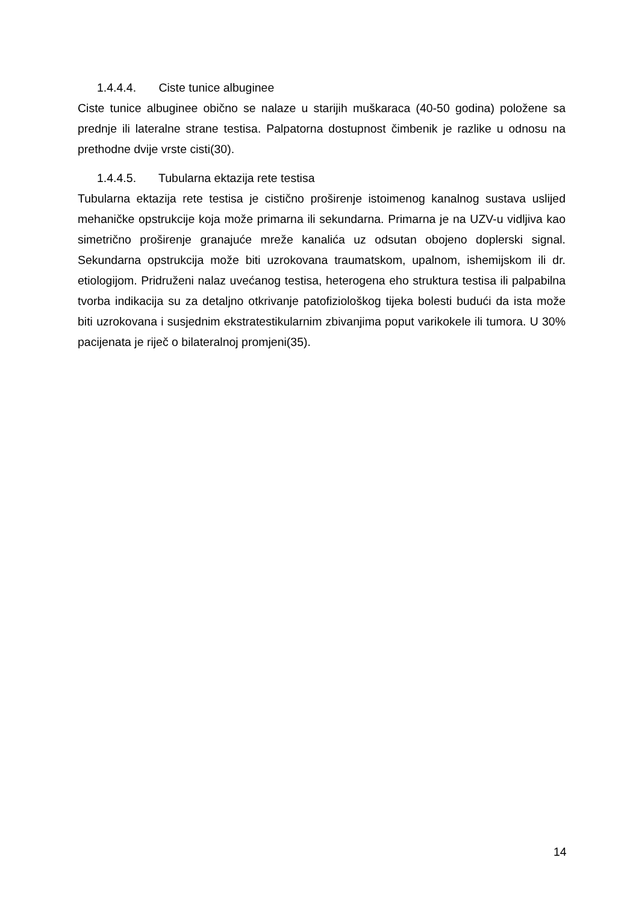1.4.4.4. Ciste tunice albuginee
Ciste tunice albuginee obično se nalaze u starijih muškaraca (40-50 godina) položene sa prednje ili lateralne strane testisa. Palpatorna dostupnost čimbenik je razlike u odnosu na prethodne dvije vrste cisti(30).
1.4.4.5. Tubularna ektazija rete testisa
Tubularna ektazija rete testisa je cistično proširenje istoimenog kanalnog sustava uslijed mehaničke opstrukcije koja može primarna ili sekundarna. Primarna je na UZV-u vidljiva kao simetrično proširenje granajuće mreže kanalića uz odsutan obojeno doplerski signal. Sekundarna opstrukcija može biti uzrokovana traumatskom, upalnom, ishemijskom ili dr. etiologijom. Pridruženi nalaz uvećanog testisa, heterogena eho struktura testisa ili palpabilna tvorba indikacija su za detaljno otkrivanje patofiziološkog tijeka bolesti budući da ista može biti uzrokovana i susjednim ekstratestikularnim zbivanjima poput varikokele ili tumora. U 30% pacijenata je riječ o bilateralnoj promjeni(35).
14